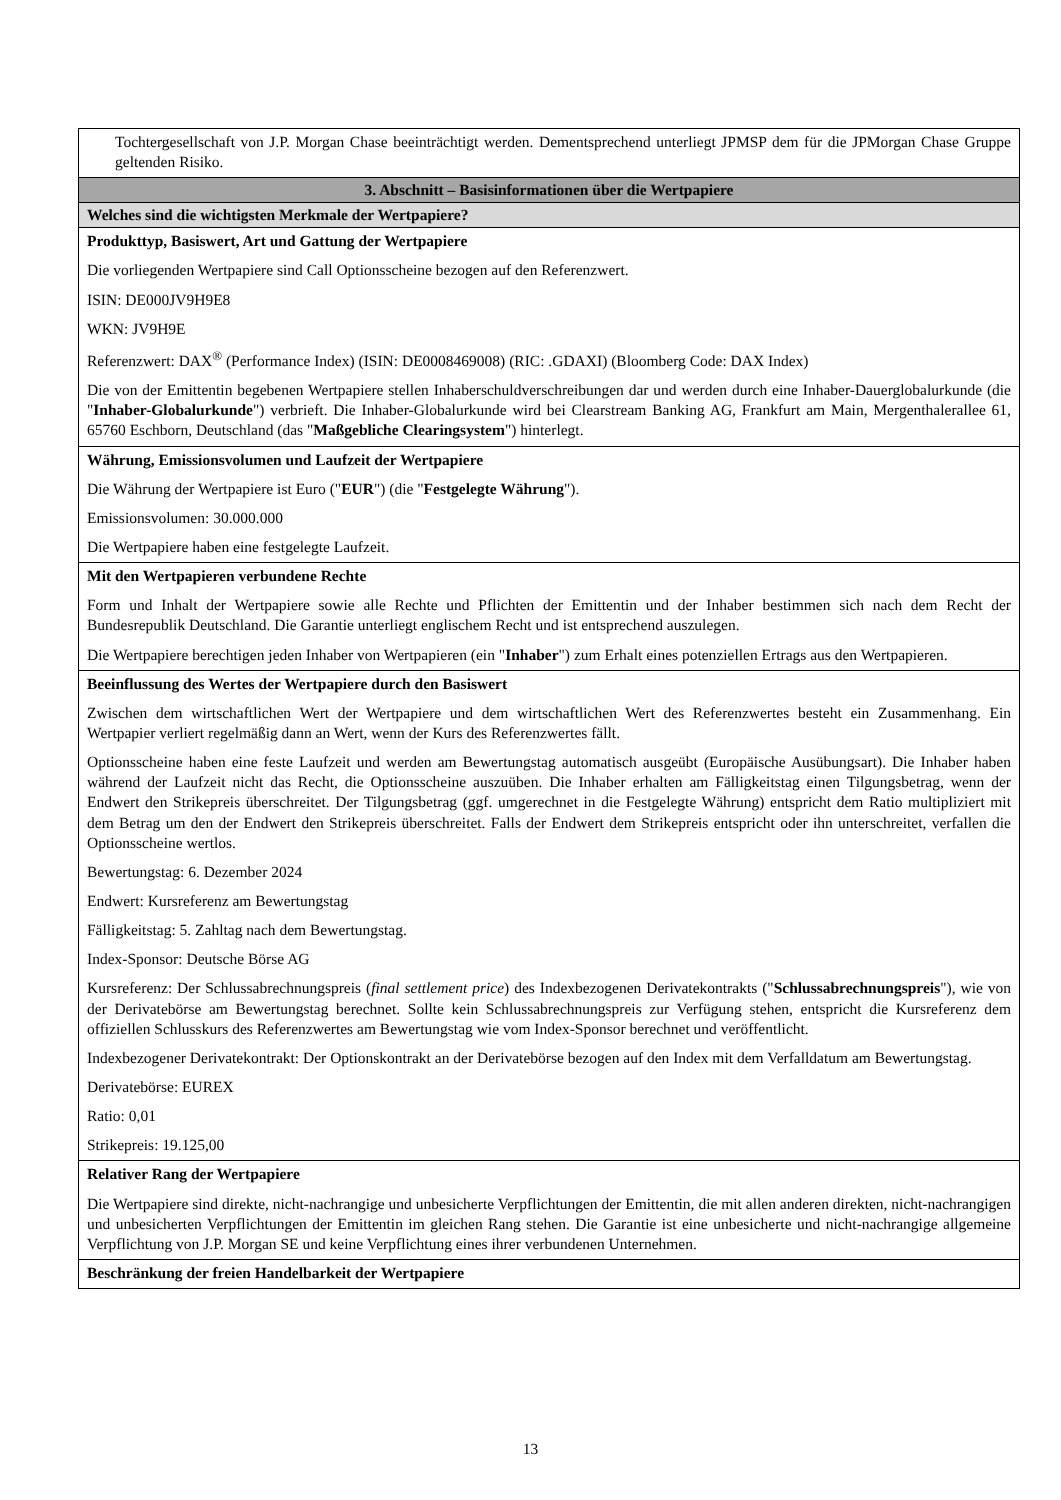| Tochtergesellschaft von J.P. Morgan Chase beeinträchtigt werden. Dementsprechend unterliegt JPMSP dem für die JPMorgan Chase Gruppe geltenden Risiko. |
| 3. Abschnitt – Basisinformationen über die Wertpapiere |
| Welches sind die wichtigsten Merkmale der Wertpapiere? |
| Produkttyp, Basiswert, Art und Gattung der Wertpapiere Die vorliegenden Wertpapiere sind Call Optionsscheine bezogen auf den Referenzwert. ISIN: DE000JV9H9E8 WKN: JV9H9E Referenzwert: DAX<sup>®</sup> (Performance Index) (ISIN: DE0008469008) (RIC: .GDAXI) (Bloomberg Code: DAX Index) Die von der Emittentin begebenen Wertpapiere stellen Inhaberschuldverschreibungen dar und werden durch eine Inhaber-Dauerglobalurkunde (die " Inhaber-Globalurkunde ") verbrieft. Die Inhaber-Globalurkunde wird bei Clearstream Banking AG, Frankfurt am Main, Mergenthalerallee 61, 65760 Eschborn, Deutschland (das " Maßgebliche Clearingsystem ") hinterlegt. |
| Währung, Emissionsvolumen und Laufzeit der Wertpapiere Die Währung der Wertpapiere ist Euro (" EUR ") (die " Festgelegte Währung "). Emissionsvolumen: 30.000.000 Die Wertpapiere haben eine festgelegte Laufzeit. |
| Mit den Wertpapieren verbundene Rechte Form und Inhalt der Wertpapiere sowie alle Rechte und Pflichten der Emittentin und der Inhaber bestimmen sich nach dem Recht der Bundesrepublik Deutschland. Die Garantie unterliegt englischem Recht und ist entsprechend auszulegen. Die Wertpapiere berechtigen jeden Inhaber von Wertpapieren (ein " Inhaber ") zum Erhalt eines potenziellen Ertrags aus den Wertpapieren. |
| Beeinflussung des Wertes der Wertpapiere durch den Basiswert Zwischen dem wirtschaftlichen Wert der Wertpapiere und dem wirtschaftlichen Wert des Referenzwertes besteht ein Zusammenhang. Ein Wertpapier verliert regelmäßig dann an Wert, wenn der Kurs des Referenzwertes fällt. Optionsscheine haben eine feste Laufzeit und werden am Bewertungstag automatisch ausgeübt (Europäische Ausübungsart). Die Inhaber haben während der Laufzeit nicht das Recht, die Optionsscheine auszuüben. Die Inhaber erhalten am Fälligkeitstag einen Tilgungsbetrag, wenn der Endwert den Strikepreis überschreitet. Der Tilgungsbetrag (ggf. umgerechnet in die Festgelegte Währung) entspricht dem Ratio multipliziert mit dem Betrag um den der Endwert den Strikepreis überschreitet. Falls der Endwert dem Strikepreis entspricht oder ihn unterschreitet, verfallen die Optionsscheine wertlos. Bewertungstag: 6. Dezember 2024 Endwert: Kursreferenz am Bewertungstag Fälligkeitstag: 5. Zahltag nach dem Bewertungstag. Index-Sponsor: Deutsche Börse AG Kursreferenz: Der Schlussabrechnungspreis ( final settlement price ) des Indexbezogenen Derivatekontrakts (" Schlussabrechnungspreis "), wie von der Derivatebörse am Bewertungstag berechnet. Sollte kein Schlussabrechnungspreis zur Verfügung stehen, entspricht die Kursreferenz dem offiziellen Schlusskurs des Referenzwertes am Bewertungstag wie vom Index-Sponsor berechnet und veröffentlicht. Indexbezogener Derivatekontrakt: Der Optionskontrakt an der Derivatebörse bezogen auf den Index mit dem Verfalldatum am Bewertungstag. Derivatebörse: EUREX Ratio: 0,01 Strikepreis: 19.125,00 |
| Relativer Rang der Wertpapiere Die Wertpapiere sind direkte, nicht-nachrangige und unbesicherte Verpflichtungen der Emittentin, die mit allen anderen direkten, nicht-nachrangigen und unbesicherten Verpflichtungen der Emittentin im gleichen Rang stehen. Die Garantie ist eine unbesicherte und nicht-nachrangige allgemeine Verpflichtung von J.P. Morgan SE und keine Verpflichtung eines ihrer verbundenen Unternehmen. |
| Beschränkung der freien Handelbarkeit der Wertpapiere |
13